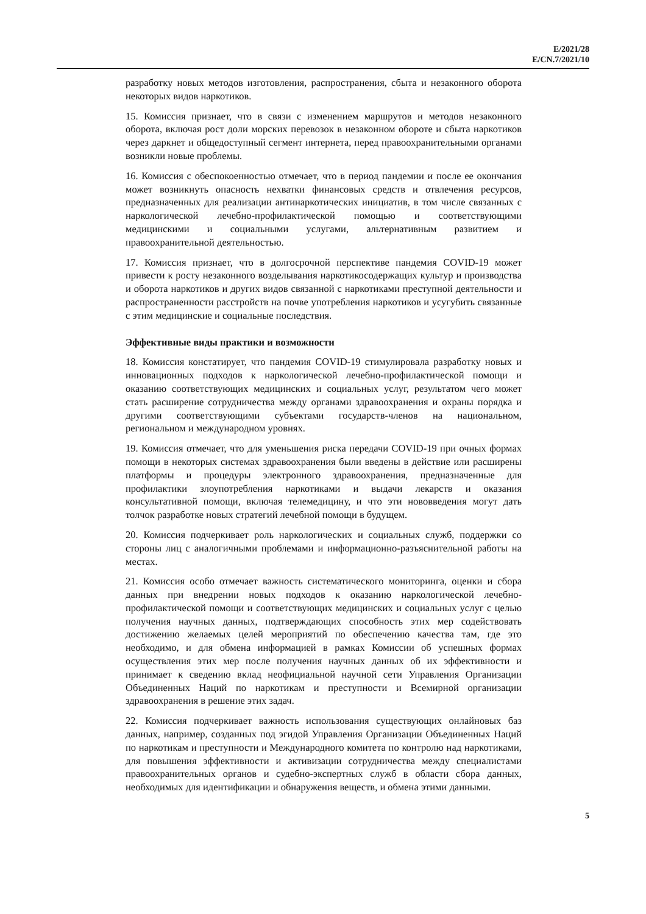E/2021/28
E/CN.7/2021/10
разработку новых методов изготовления, распространения, сбыта и незаконного оборота некоторых видов наркотиков.
15. Комиссия признает, что в связи с изменением маршрутов и методов незаконного оборота, включая рост доли морских перевозок в незаконном обороте и сбыта наркотиков через даркнет и общедоступный сегмент интернета, перед правоохранительными органами возникли новые проблемы.
16. Комиссия с обеспокоенностью отмечает, что в период пандемии и после ее окончания может возникнуть опасность нехватки финансовых средств и отвлечения ресурсов, предназначенных для реализации антинаркотических инициатив, в том числе связанных с наркологической лечебно-профилактической помощью и соответствующими медицинскими и социальными услугами, альтернативным развитием и правоохранительной деятельностью.
17. Комиссия признает, что в долгосрочной перспективе пандемия COVID-19 может привести к росту незаконного возделывания наркотикосодержащих культур и производства и оборота наркотиков и других видов связанной с наркотиками преступной деятельности и распространенности расстройств на почве употребления наркотиков и усугубить связанные с этим медицинские и социальные последствия.
Эффективные виды практики и возможности
18. Комиссия констатирует, что пандемия COVID-19 стимулировала разработку новых и инновационных подходов к наркологической лечебно-профилактической помощи и оказанию соответствующих медицинских и социальных услуг, результатом чего может стать расширение сотрудничества между органами здравоохранения и охраны порядка и другими соответствующими субъектами государств-членов на национальном, региональном и международном уровнях.
19. Комиссия отмечает, что для уменьшения риска передачи COVID-19 при очных формах помощи в некоторых системах здравоохранения были введены в действие или расширены платформы и процедуры электронного здравоохранения, предназначенные для профилактики злоупотребления наркотиками и выдачи лекарств и оказания консультативной помощи, включая телемедицину, и что эти нововведения могут дать толчок разработке новых стратегий лечебной помощи в будущем.
20. Комиссия подчеркивает роль наркологических и социальных служб, поддержки со стороны лиц с аналогичными проблемами и информационно-разъяснительной работы на местах.
21. Комиссия особо отмечает важность систематического мониторинга, оценки и сбора данных при внедрении новых подходов к оказанию наркологической лечебно-профилактической помощи и соответствующих медицинских и социальных услуг с целью получения научных данных, подтверждающих способность этих мер содействовать достижению желаемых целей мероприятий по обеспечению качества там, где это необходимо, и для обмена информацией в рамках Комиссии об успешных формах осуществления этих мер после получения научных данных об их эффективности и принимает к сведению вклад неофициальной научной сети Управления Организации Объединенных Наций по наркотикам и преступности и Всемирной организации здравоохранения в решение этих задач.
22. Комиссия подчеркивает важность использования существующих онлайновых баз данных, например, созданных под эгидой Управления Организации Объединенных Наций по наркотикам и преступности и Международного комитета по контролю над наркотиками, для повышения эффективности и активизации сотрудничества между специалистами правоохранительных органов и судебно-экспертных служб в области сбора данных, необходимых для идентификации и обнаружения веществ, и обмена этими данными.
5